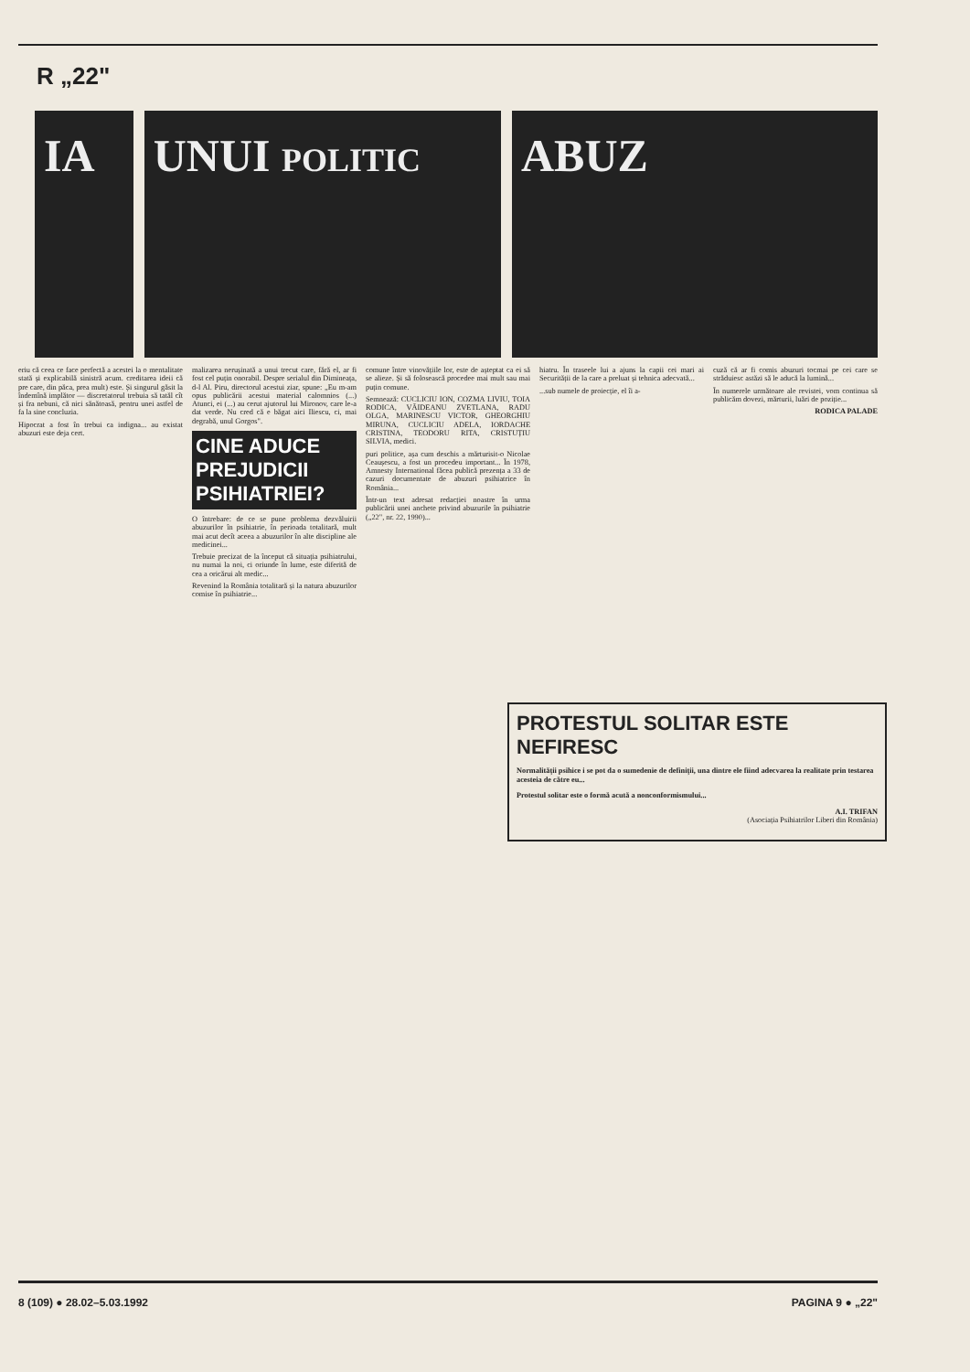R „22"
IA UNUI POLITIC
ABUZ
eriu că ceea ce face perfectă a acestei la o mentalitate stată și explicabilă sinistră acum. creditarea ideii că pre care, din păca, prea mult) este. Și singurul găsit la îndemînă implător — discretatorul trebuia să tatăl cît și fra nebuni, că nici sănătoasă, pentru unei astfel de fa la sine concluzia.
Hipocrat a fost în trebui ca indigna... au existat abuzuri este deja cert.
malizarea nerușinată a unui trecut care, fără el, ar fi fost cel puțin onorabil. Despre serialul din Dimineața, d-l Al. Piru, directorul acestui ziar, spune: „Eu m-am opus publicării acestui material calomnios (...) Atunci, ei (...) au cerut ajutorul lui Mironov, care le-a dat verde. Nu cred că e băgat aici Iliescu, ci, mai degrabă, unul Gorgos".
CINE ADUCE PREJUDICII PSIHIATRIEI?
O întrebare: de ce se pune problema dezvăluirii abuzurilor în psihiatrie, în perioada totalitară, mult mai acut decît aceea a abuzurilor în alte discipline ale medicinei...
Trebuie precizat de la început că situația psihiatrului, nu numai la noi, ci oriunde în lume, este diferită de cea a oricărui alt medic...
Revenind la România totalitară și la natura abuzurilor comise în psihiatrie...
comune între vinovățiile lor, este de așteptat ca ei să se alieze. Și să folosească procedee mai mult sau mai puțin comune.
Semnează: CUCLICIU ION, COZMA LIVIU, TOIA RODICA, VĂIDEANU ZVETLANA, RADU OLGA, MARINESCU VICTOR, GHEORGHIU MIRUNA, CUCLICIU ADELA, IORDACHE CRISTINA, TEODORU RITA, CRISTUȚIU SILVIA, medici.
puri politice, așa cum deschis a mărturisit-o Nicolae Ceaușescu, a fost un procedeu important... În 1978, Amnesty International făcea publică prezența a 33 de cazuri documentate de abuzuri psihiatrice în România...
Într-un text adresat redacției noastre în urma publicării unei anchete privind abuzurile în psihiatrie („22", nr. 22, 1990)...
hiatru. În traseele lui a ajuns la capii cei mari ai Securității de la care a preluat și tehnica adecvată...
...sub numele de proiecție, el îi a-
cuză că ar fi comis abuzuri tocmai pe cei care se străduiesc astăzi să le aducă la lumină...
În numerele următoare ale revistei, vom continua să publicăm dovezi, mărturii, luări de poziție...
RODICA PALADE
PROTESTUL SOLITAR ESTE NEFIRESC
Normalității psihice i se pot da o sumedenie de definiții, una dintre ele fiind adecvarea la realitate prin testarea acesteia de către eu...
Protestul solitar este o formă acută a nonconformismului...
A.I. TRIFAN
(Asociația Psihiatrilor Liberi din România)
8 (109) ● 28.02–5.03.1992 PAGINA 9 ● „22"